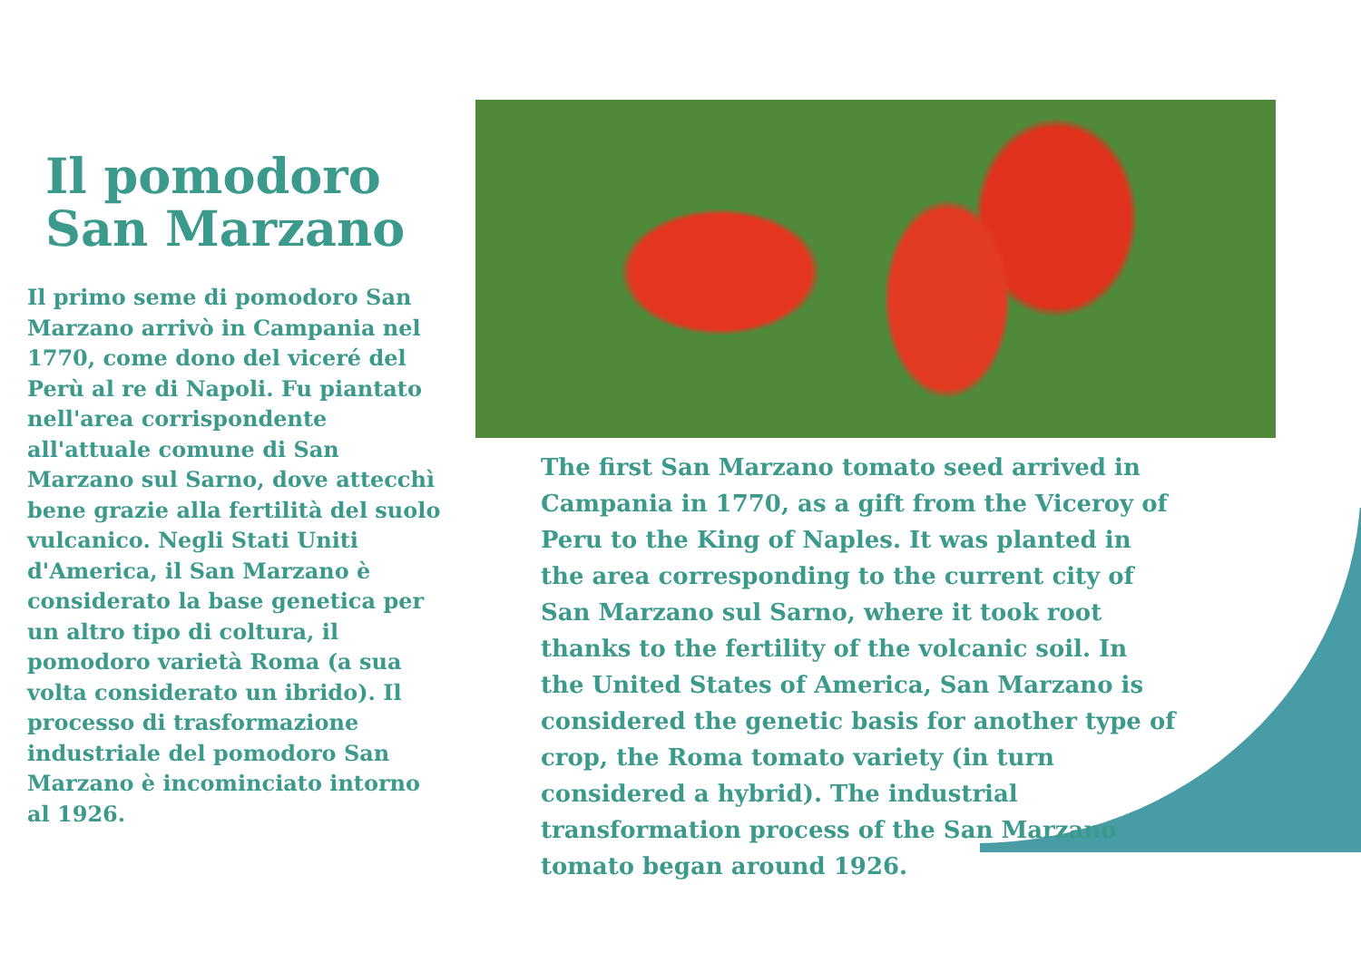Il pomodoro
San Marzano
Il primo seme di pomodoro San Marzano arrivò in Campania nel 1770, come dono del viceré del Perù al re di Napoli. Fu piantato nell'area corrispondente all'attuale comune di San Marzano sul Sarno, dove attecchì bene grazie alla fertilità del suolo vulcanico. Negli Stati Uniti d'America, il San Marzano è considerato la base genetica per un altro tipo di coltura, il pomodoro varietà Roma (a sua volta considerato un ibrido). Il processo di trasformazione industriale del pomodoro San Marzano è incominciato intorno al 1926.
The first San Marzano tomato seed arrived in Campania in 1770, as a gift from the Viceroy of Peru to the King of Naples. It was planted in the area corresponding to the current city of San Marzano sul Sarno, where it took root thanks to the fertility of the volcanic soil. In the United States of America, San Marzano is considered the genetic basis for another type of crop, the Roma tomato variety (in turn considered a hybrid). The industrial transformation process of the San Marzano tomato began around 1926.